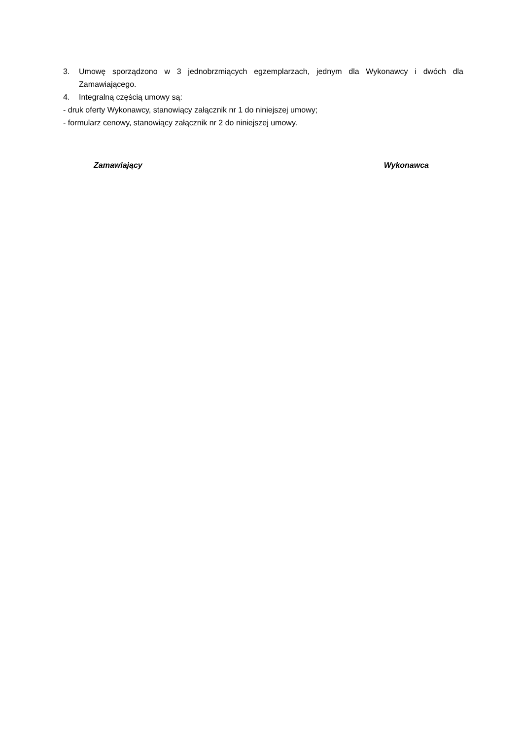3. Umowę sporządzono w 3 jednobrzmiących egzemplarzach, jednym dla Wykonawcy i dwóch dla Zamawiającego.
4. Integralną częścią umowy są:
- druk oferty Wykonawcy, stanowiący załącznik nr 1 do niniejszej umowy;
- formularz cenowy, stanowiący załącznik nr 2 do niniejszej umowy.
Zamawiający Wykonawca